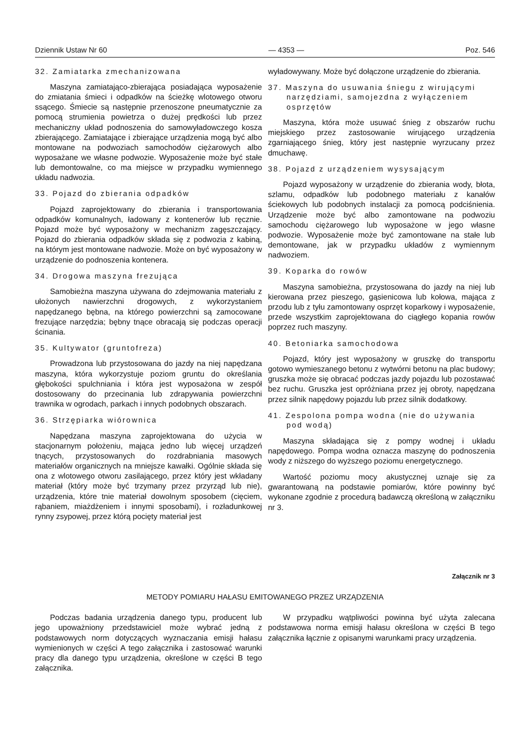Dziennik Ustaw Nr 60 — 4353 — Poz. 546
32. Zamiatarka zmechanizowana
Maszyna zamiatająco-zbierająca posiadająca wyposażenie do zmiatania śmieci i odpadków na ścieżkę wlotowego otworu ssącego. Śmiecie są następnie przenoszone pneumatycznie za pomocą strumienia powietrza o dużej prędkości lub przez mechaniczny układ podnoszenia do samowyładowczego kosza zbierającego. Zamiatające i zbierające urządzenia mogą być albo montowane na podwoziach samochodów ciężarowych albo wyposażane we własne podwozie. Wyposażenie może być stałe lub demontowalne, co ma miejsce w przypadku wymiennego układu nadwozia.
33. Pojazd do zbierania odpadków
Pojazd zaprojektowany do zbierania i transportowania odpadków komunalnych, ładowany z kontenerów lub ręcznie. Pojazd może być wyposażony w mechanizm zagęszczający. Pojazd do zbierania odpadków składa się z podwozia z kabiną, na którym jest montowane nadwozie. Może on być wyposażony w urządzenie do podnoszenia kontenera.
34. Drogowa maszyna frezująca
Samobieżna maszyna używana do zdejmowania materiału z ułożonych nawierzchni drogowych, z wykorzystaniem napędzanego bębna, na którego powierzchni są zamocowane frezujące narzędzia; bębny tnące obracają się podczas operacji ścinania.
35. Kultywator (gruntofreza)
Prowadzona lub przystosowana do jazdy na niej napędzana maszyna, która wykorzystuje poziom gruntu do określania głębokości spulchniania i która jest wyposażona w zespół dostosowany do przecinania lub zdrapywania powierzchni trawnika w ogrodach, parkach i innych podobnych obszarach.
36. Strzępiarka wiórownica
Napędzana maszyna zaprojektowana do użycia w stacjonarnym położeniu, mająca jedno lub więcej urządzeń tnących, przystosowanych do rozdrabniania masowych materiałów organicznych na mniejsze kawałki. Ogólnie składa się ona z wlotowego otworu zasilającego, przez który jest wkładany materiał (który może być trzymany przez przyrząd lub nie), urządzenia, które tnie materiał dowolnym sposobem (cięciem, rąbaniem, miażdżeniem i innymi sposobami), i rozładunkowej rynny zsypowej, przez którą pocięty materiał jest
wyładowywany. Może być dołączone urządzenie do zbierania.
37. Maszyna do usuwania śniegu z wirującymi narzędziami, samojezdna z wyłączeniem osprzętów
Maszyna, która może usuwać śnieg z obszarów ruchu miejskiego przez zastosowanie wirującego urządzenia zgarniającego śnieg, który jest następnie wyrzucany przez dmuchawę.
38. Pojazd z urządzeniem wysysającym
Pojazd wyposażony w urządzenie do zbierania wody, błota, szlamu, odpadków lub podobnego materiału z kanałów ściekowych lub podobnych instalacji za pomocą podciśnienia. Urządzenie może być albo zamontowane na podwoziu samochodu ciężarowego lub wyposażone w jego własne podwozie. Wyposażenie może być zamontowane na stałe lub demontowane, jak w przypadku układów z wymiennym nadwoziem.
39. Koparka do rowów
Maszyna samobieżna, przystosowana do jazdy na niej lub kierowana przez pieszego, gąsienicowa lub kołowa, mająca z przodu lub z tyłu zamontowany osprzęt koparkowy i wyposażenie, przede wszystkim zaprojektowana do ciągłego kopania rowów poprzez ruch maszyny.
40. Betoniarka samochodowa
Pojazd, który jest wyposażony w gruszkę do transportu gotowo wymieszanego betonu z wytwórni betonu na plac budowy; gruszka może się obracać podczas jazdy pojazdu lub pozostawać bez ruchu. Gruszka jest opróżniana przez jej obroty, napędzana przez silnik napędowy pojazdu lub przez silnik dodatkowy.
41. Zespolona pompa wodna (nie do używania pod wodą)
Maszyna składająca się z pompy wodnej i układu napędowego. Pompa wodna oznacza maszynę do podnoszenia wody z niższego do wyższego poziomu energetycznego.
Wartość poziomu mocy akustycznej uznaje się za gwarantowaną na podstawie pomiarów, które powinny być wykonane zgodnie z procedurą badawczą określoną w załączniku nr 3.
Załącznik nr 3
METODY POMIARU HAŁASU EMITOWANEGO PRZEZ URZĄDZENIA
Podczas badania urządzenia danego typu, producent lub jego upoważniony przedstawiciel może wybrać jedną z podstawowych norm dotyczących wyznaczania emisji hałasu wymienionych w części A tego załącznika i zastosować warunki pracy dla danego typu urządzenia, określone w części B tego załącznika.
W przypadku wątpliwości powinna być użyta zalecana podstawowa norma emisji hałasu określona w części B tego załącznika łącznie z opisanymi warunkami pracy urządzenia.